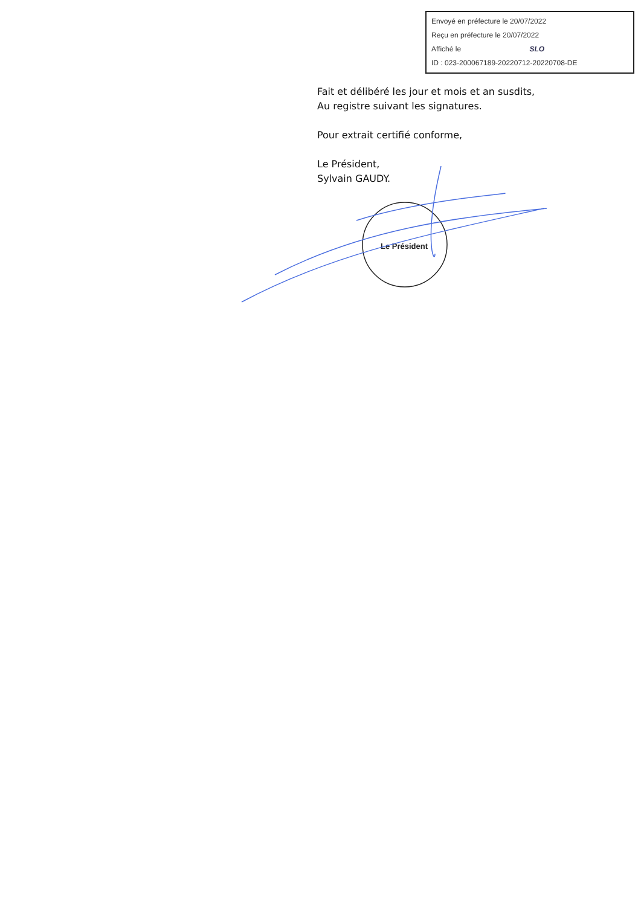Envoyé en préfecture le 20/07/2022
Reçu en préfecture le 20/07/2022
Affiché le SLO
ID : 023-200067189-20220712-20220708-DE
Fait et délibéré les jour et mois et an susdits,
Au registre suivant les signatures.
Pour extrait certifié conforme,
Le Président,
Sylvain GAUDY.
Le Président